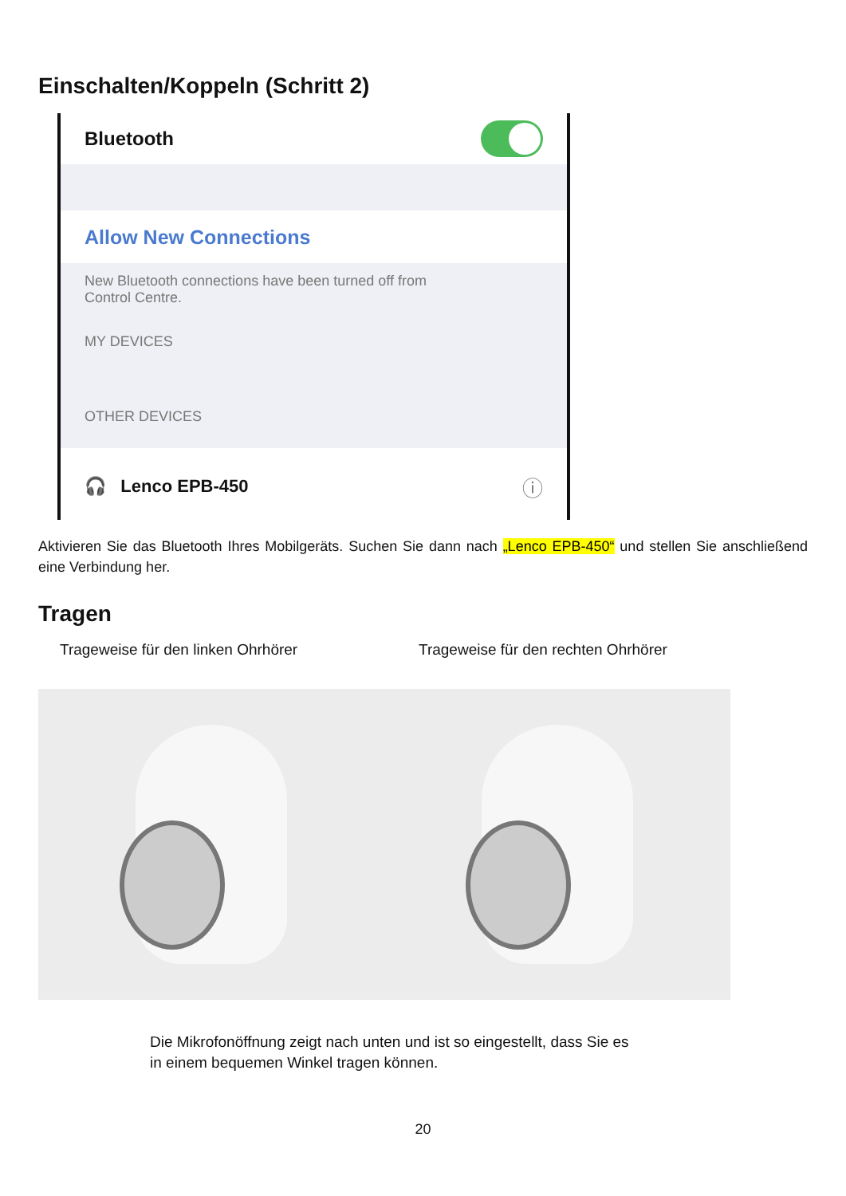Einschalten/Koppeln (Schritt 2)
Bluetooth
Allow New Connections
New Bluetooth connections have been turned off from
Control Centre.
MY DEVICES
OTHER DEVICES
🎧 Lenco EPB-450 ⓘ
Aktivieren Sie das Bluetooth Ihres Mobilgeräts. Suchen Sie dann nach „Lenco EPB-450“ und stellen Sie anschließend eine Verbindung her.
Tragen
Trageweise für den linken Ohrhörer Trageweise für den rechten Ohrhörer
Die Mikrofonöffnung zeigt nach unten und ist so eingestellt, dass Sie es in einem bequemen Winkel tragen können.
20